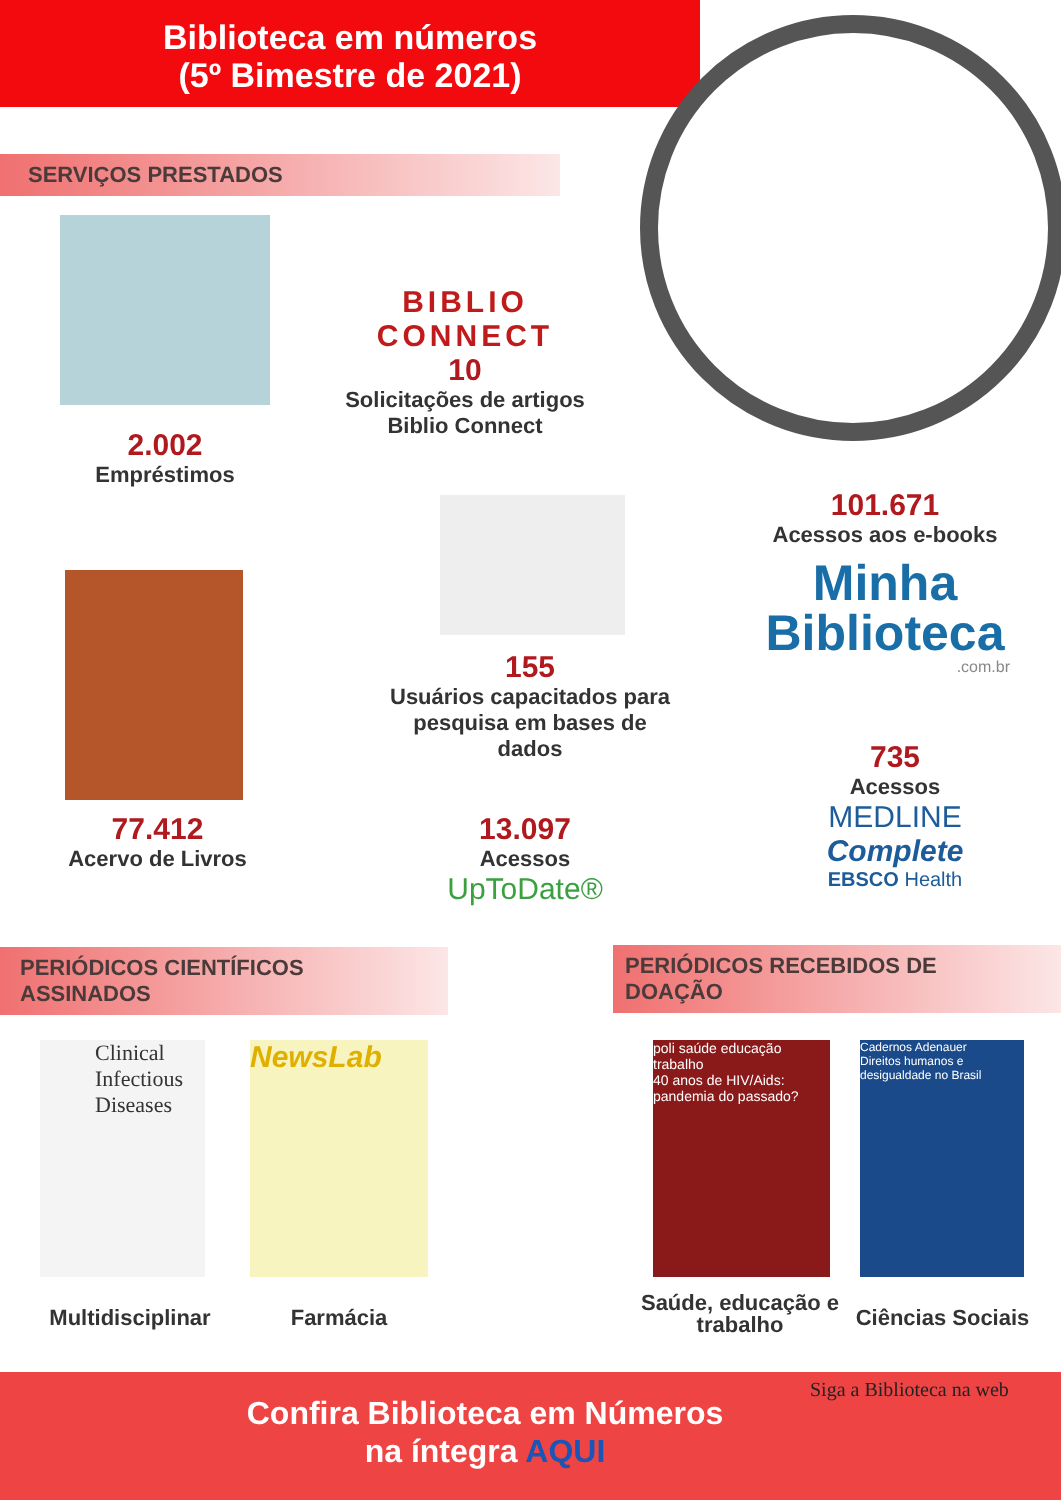Biblioteca em números
(5º Bimestre de 2021)
SERVIÇOS PRESTADOS
2.002
Empréstimos
BIBLIO
CONNECT
10
Solicitações de artigos Biblio Connect
155
Usuários capacitados para pesquisa em bases de dados
101.671
Acessos aos e-books
Minha
Biblioteca
.com.br
77.412
Acervo de Livros
13.097
Acessos
UpToDate®
735
Acessos
MEDLINE Complete
EBSCO Health
PERIÓDICOS CIENTÍFICOS ASSINADOS PERIÓDICOS RECEBIDOS DE DOAÇÃO
Clinical Infectious Diseases
NewsLab
poli saúde educação trabalho
40 anos de HIV/Aids: pandemia do passado?
Cadernos Adenauer
Direitos humanos e desigualdade no Brasil
Multidisciplinar
Farmácia
Saúde, educação e trabalho
Ciências Sociais
Confira Biblioteca em Números
na íntegra AQUI
Siga a Biblioteca na web